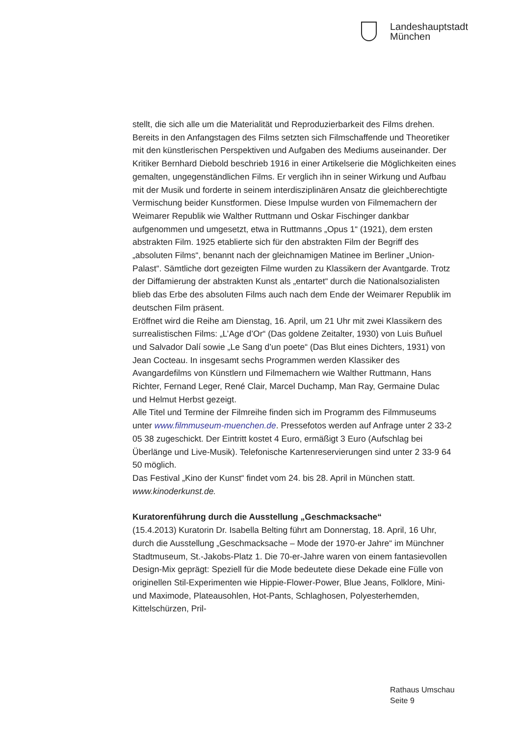Landeshauptstadt
München
stellt, die sich alle um die Materialität und Reproduzierbarkeit des Films drehen.
Bereits in den Anfangstagen des Films setzten sich Filmschaffende und Theoretiker mit den künstlerischen Perspektiven und Aufgaben des Mediums auseinander. Der Kritiker Bernhard Diebold beschrieb 1916 in einer Artikelserie die Möglichkeiten eines gemalten, ungegenständlichen Films. Er verglich ihn in seiner Wirkung und Aufbau mit der Musik und forderte in seinem interdisziplinären Ansatz die gleichberechtigte Vermischung beider Kunstformen. Diese Impulse wurden von Filmemachern der Weimarer Republik wie Walther Ruttmann und Oskar Fischinger dankbar aufgenommen und umgesetzt, etwa in Ruttmanns „Opus 1“ (1921), dem ersten abstrakten Film. 1925 etablierte sich für den abstrakten Film der Begriff des „absoluten Films“, benannt nach der gleichnamigen Matinee im Berliner „Union-Palast“. Sämtliche dort gezeigten Filme wurden zu Klassikern der Avantgarde. Trotz der Diffamierung der abstrakten Kunst als „entartet“ durch die Nationalsozialisten blieb das Erbe des absoluten Films auch nach dem Ende der Weimarer Republik im deutschen Film präsent.
Eröffnet wird die Reihe am Dienstag, 16. April, um 21 Uhr mit zwei Klassikern des surrealistischen Films: „L’Age d’Or“ (Das goldene Zeitalter, 1930) von Luis Buñuel und Salvador Dalí sowie „Le Sang d’un poete“ (Das Blut eines Dichters, 1931) von Jean Cocteau. In insgesamt sechs Programmen werden Klassiker des Avangardefilms von Künstlern und Filmemachern wie Walther Ruttmann, Hans Richter, Fernand Leger, René Clair, Marcel Duchamp, Man Ray, Germaine Dulac und Helmut Herbst gezeigt.
Alle Titel und Termine der Filmreihe finden sich im Programm des Filmmuseums unter www.filmmuseum-muenchen.de. Pressefotos werden auf Anfrage unter 2 33-2 05 38 zugeschickt. Der Eintritt kostet 4 Euro, ermäßigt 3 Euro (Aufschlag bei Überlänge und Live-Musik). Telefonische Kartenreservierungen sind unter 2 33-9 64 50 möglich.
Das Festival „Kino der Kunst“ findet vom 24. bis 28. April in München statt. www.kinoderkunst.de.
Kuratorenführung durch die Ausstellung „Geschmacksache“
(15.4.2013) Kuratorin Dr. Isabella Belting führt am Donnerstag, 18. April, 16 Uhr, durch die Ausstellung „Geschmacksache – Mode der 1970-er Jahre“ im Münchner Stadtmuseum, St.-Jakobs-Platz 1. Die 70-er-Jahre waren von einem fantasievollen Design-Mix geprägt: Speziell für die Mode bedeutete diese Dekade eine Fülle von originellen Stil-Experimenten wie Hippie-Flower-Power, Blue Jeans, Folklore, Mini- und Maximode, Plateausohlen, Hot-Pants, Schlaghosen, Polyesterhemden, Kittelschürzen, Pril-
Rathaus Umschau
Seite 9